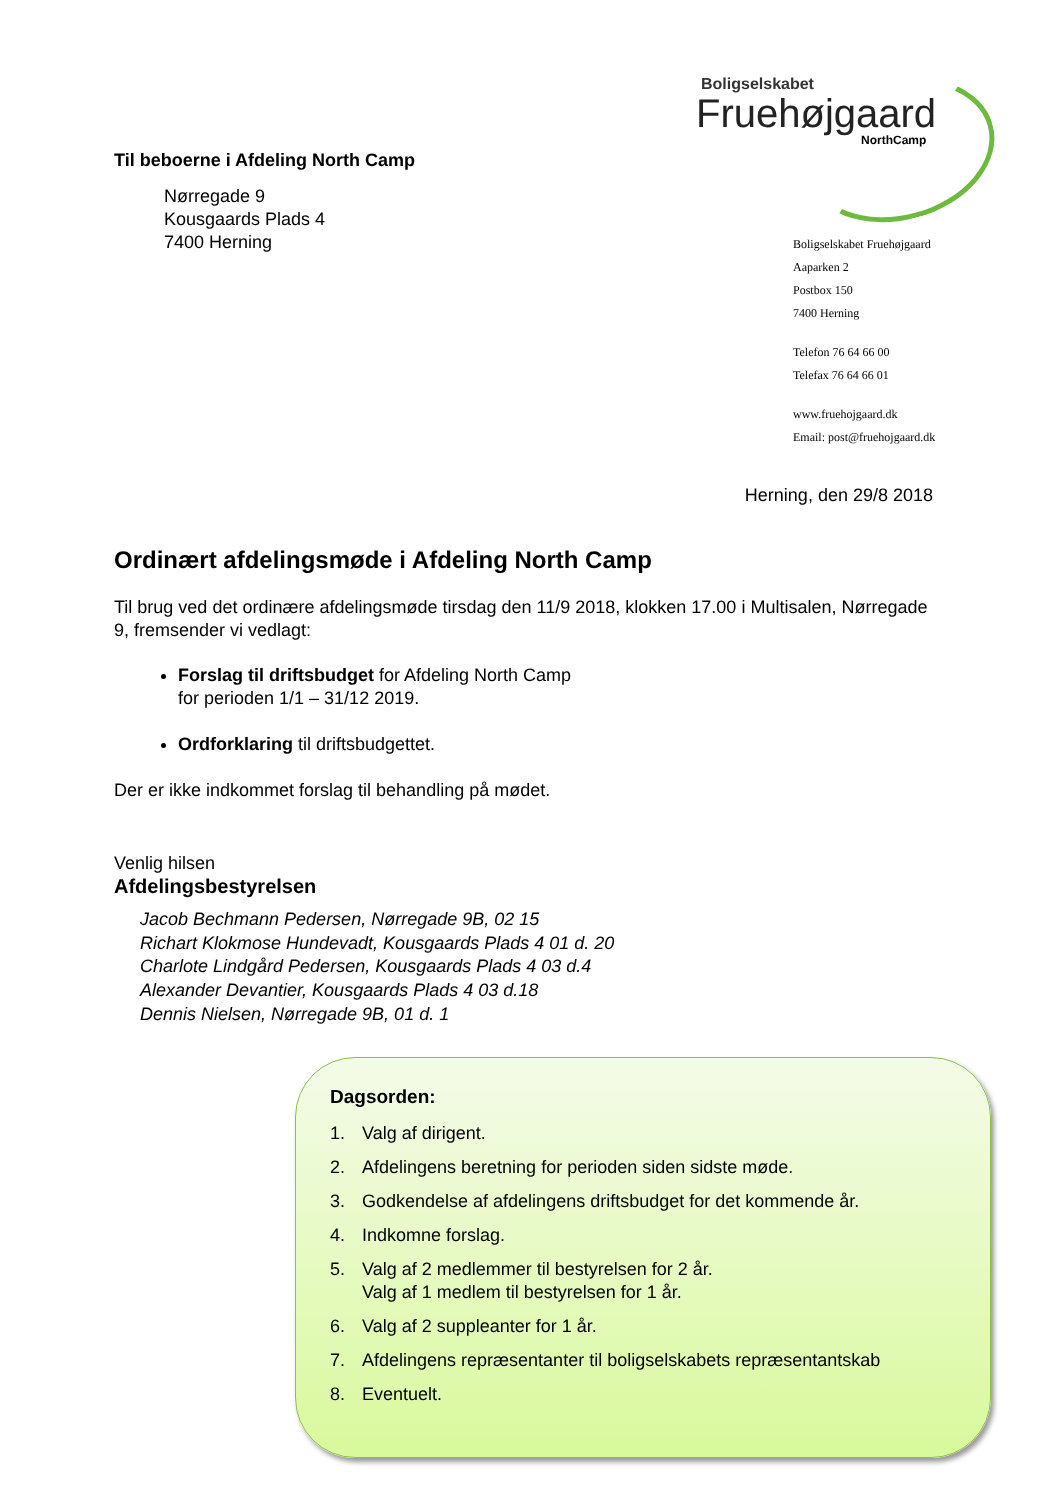Til beboerne i Afdeling North Camp
Nørregade 9
Kousgaards Plads 4
7400 Herning
Boligselskabet
Fruehøjgaard
NorthCamp
Boligselskabet Fruehøjgaard
Aaparken 2
Postbox 150
7400 Herning
Telefon 76 64 66 00
Telefax 76 64 66 01
www.fruehojgaard.dk
Email: post@fruehojgaard.dk
Herning, den 29/8 2018
Ordinært afdelingsmøde i Afdeling North Camp
Til brug ved det ordinære afdelingsmøde tirsdag den 11/9 2018, klokken 17.00 i Multisalen, Nørregade 9, fremsender vi vedlagt:
Forslag til driftsbudget for Afdeling North Camp
for perioden 1/1 – 31/12 2019.
Ordforklaring til driftsbudgettet.
Der er ikke indkommet forslag til behandling på mødet.
Venlig hilsen
Afdelingsbestyrelsen
Jacob Bechmann Pedersen, Nørregade 9B, 02 15
Richart Klokmose Hundevadt, Kousgaards Plads 4 01 d. 20
Charlote Lindgård Pedersen, Kousgaards Plads 4 03 d.4
Alexander Devantier, Kousgaards Plads 4 03 d.18
Dennis Nielsen, Nørregade 9B, 01 d. 1
Dagsorden:
1. Valg af dirigent.
2. Afdelingens beretning for perioden siden sidste møde.
3. Godkendelse af afdelingens driftsbudget for det kommende år.
4. Indkomne forslag.
5. Valg af 2 medlemmer til bestyrelsen for 2 år.
Valg af 1 medlem til bestyrelsen for 1 år.
6. Valg af 2 suppleanter for 1 år.
7. Afdelingens repræsentanter til boligselskabets repræsentantskab
8. Eventuelt.